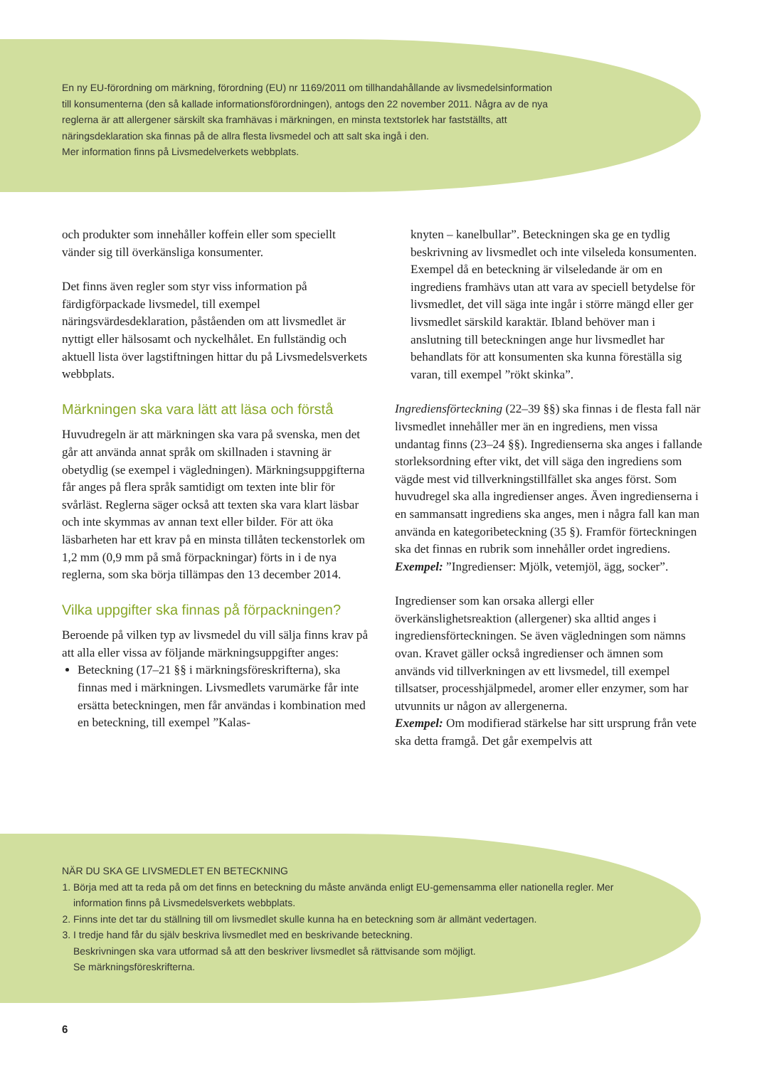En ny EU-förordning om märkning, förordning (EU) nr 1169/2011 om tillhandahållande av livsmedelsin­formation till konsumenterna (den så kallade informationsförordningen), antogs den 22 november 2011. Några av de nya reglerna är att allergener särskilt ska framhävas i märkningen, en minsta textstorlek har fastställts, att näringsdeklaration ska finnas på de allra flesta livsmedel och att salt ska ingå i den.
Mer information finns på Livsmedelverkets webbplats.
och produkter som innehåller koffein eller som speciellt vänder sig till överkänsliga konsumenter.
Det finns även regler som styr viss information på färdigförpackade livsmedel, till exempel näringsvärdesdeklaration, påståenden om att livsmedlet är nyttigt eller hälsosamt och nyckelhålet. En fullständig och aktuell lista över lagstiftningen hittar du på Livsmedelsverkets webbplats.
Märkningen ska vara lätt att läsa och förstå
Huvudregeln är att märkningen ska vara på svenska, men det går att använda annat språk om skillnaden i stavning är obetydlig (se exempel i vägledningen). Märkningsuppgifterna får anges på flera språk samtidigt om texten inte blir för svårläst. Reglerna säger också att texten ska vara klart läsbar och inte skymmas av annan text eller bilder. För att öka läsbarheten har ett krav på en minsta tillåten teckenstorlek om 1,2 mm (0,9 mm på små förpackningar) förts in i de nya reglerna, som ska börja tillämpas den 13 december 2014.
Vilka uppgifter ska finnas på förpackningen?
Beroende på vilken typ av livsmedel du vill sälja finns krav på att alla eller vissa av följande märkningsuppgifter anges:
Beteckning (17–21 §§ i märkningsföreskrifterna), ska finnas med i märkningen. Livsmedlets varumärke får inte ersätta beteckningen, men får användas i kombination med en beteckning, till exempel ”Kalas-
knyten – kanelbullar”. Beteckningen ska ge en tydlig beskrivning av livsmedlet och inte vilseleda konsumenten. Exempel då en beteckning är vilseledande är om en ingrediens framhävs utan att vara av speciell betydelse för livsmedlet, det vill säga inte ingår i större mängd eller ger livsmedlet särskild karaktär. Ibland behöver man i anslutning till beteckningen ange hur livsmedlet har behandlats för att konsumenten ska kunna föreställa sig varan, till exempel ”rökt skinka”.
Ingrediensförteckning (22–39 §§) ska finnas i de flesta fall när livsmedlet innehåller mer än en ingrediens, men vissa undantag finns (23–24 §§). Ingredienserna ska anges i fallande storleksordning efter vikt, det vill säga den ingrediens som vägde mest vid tillverkningstillfället ska anges först. Som huvudregel ska alla ingredienser anges. Även ingredienserna i en sammansatt ingrediens ska anges, men i några fall kan man använda en kategoribeteckning (35 §). Framför förteckningen ska det finnas en rubrik som innehåller ordet ingrediens. Exempel: ”Ingredienser: Mjölk, vetemjöl, ägg, socker”.
Ingredienser som kan orsaka allergi eller överkänslighetsreaktion (allergener) ska alltid anges i ingrediensförteckningen. Se även vägledningen som nämns ovan. Kravet gäller också ingredienser och ämnen som används vid tillverkningen av ett livsmedel, till exempel tillsatser, processhjälpmedel, aromer eller enzymer, som har utvunnits ur någon av allergenerna.
Exempel: Om modifierad stärkelse har sitt ursprung från vete ska detta framgå. Det går exempelvis att
NÄR DU SKA GE LIVSMEDLET EN BETECKNING
1. Börja med att ta reda på om det finns en beteckning du måste använda enligt EU-gemensamma eller nationella regler. Mer information finns på Livsmedelsverkets webbplats.
2. Finns inte det tar du ställning till om livsmedlet skulle kunna ha en beteckning som är allmänt vedertagen.
3. I tredje hand får du själv beskriva livsmedlet med en beskrivande beteckning.
Beskrivningen ska vara utformad så att den beskriver livsmedlet så rättvisande som möjligt.
Se märkningsföreskrifterna.
6